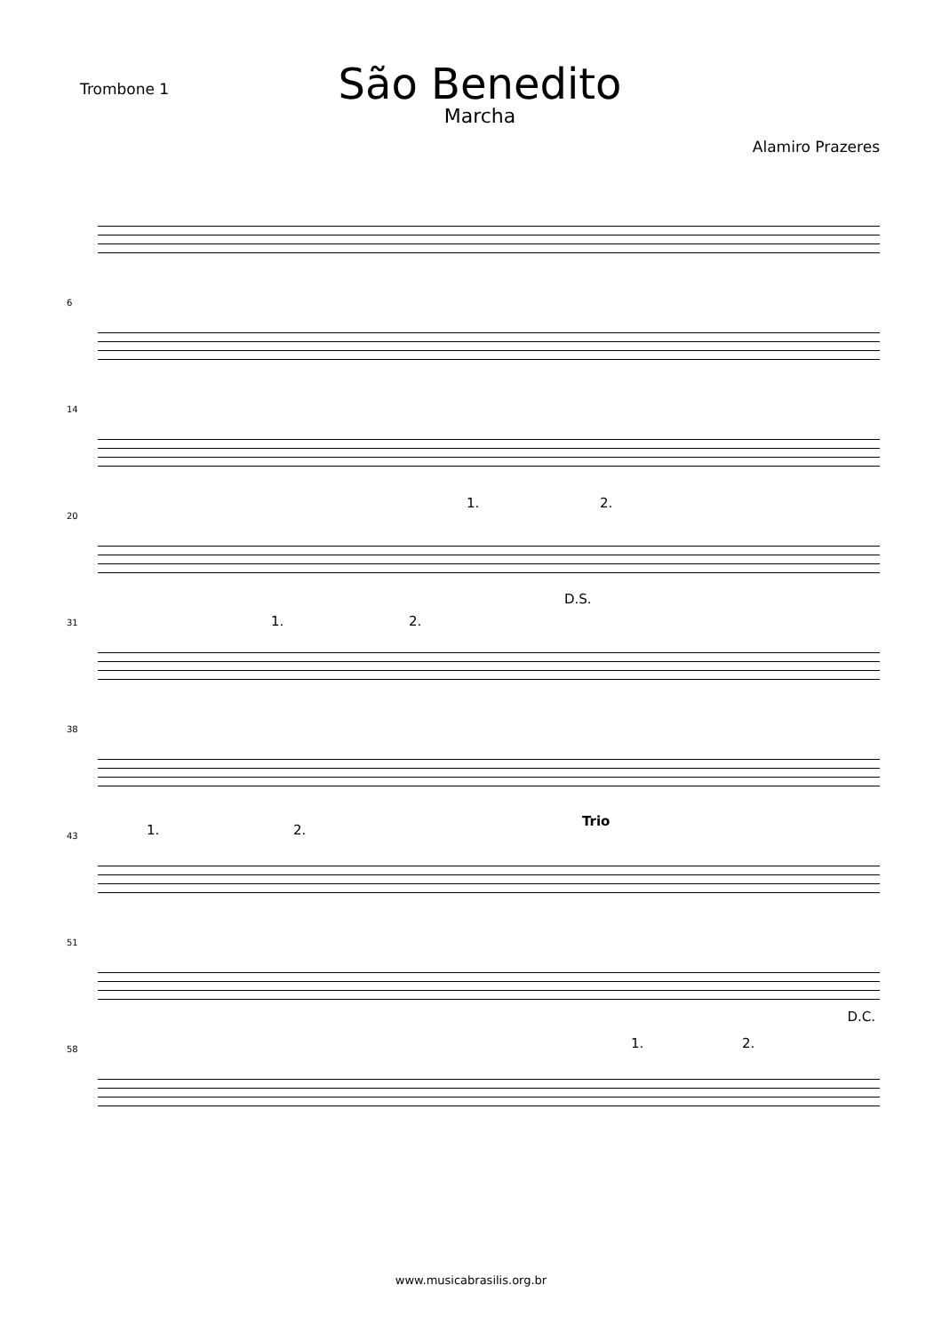Trombone 1
São Benedito
Marcha
Alamiro Prazeres
6
14
20
1. 2.
31
D.S.
1. 2.
38
43 1. 2.
Trio
51
58
D.C.
1. 2.
www.musicabrasilis.org.br